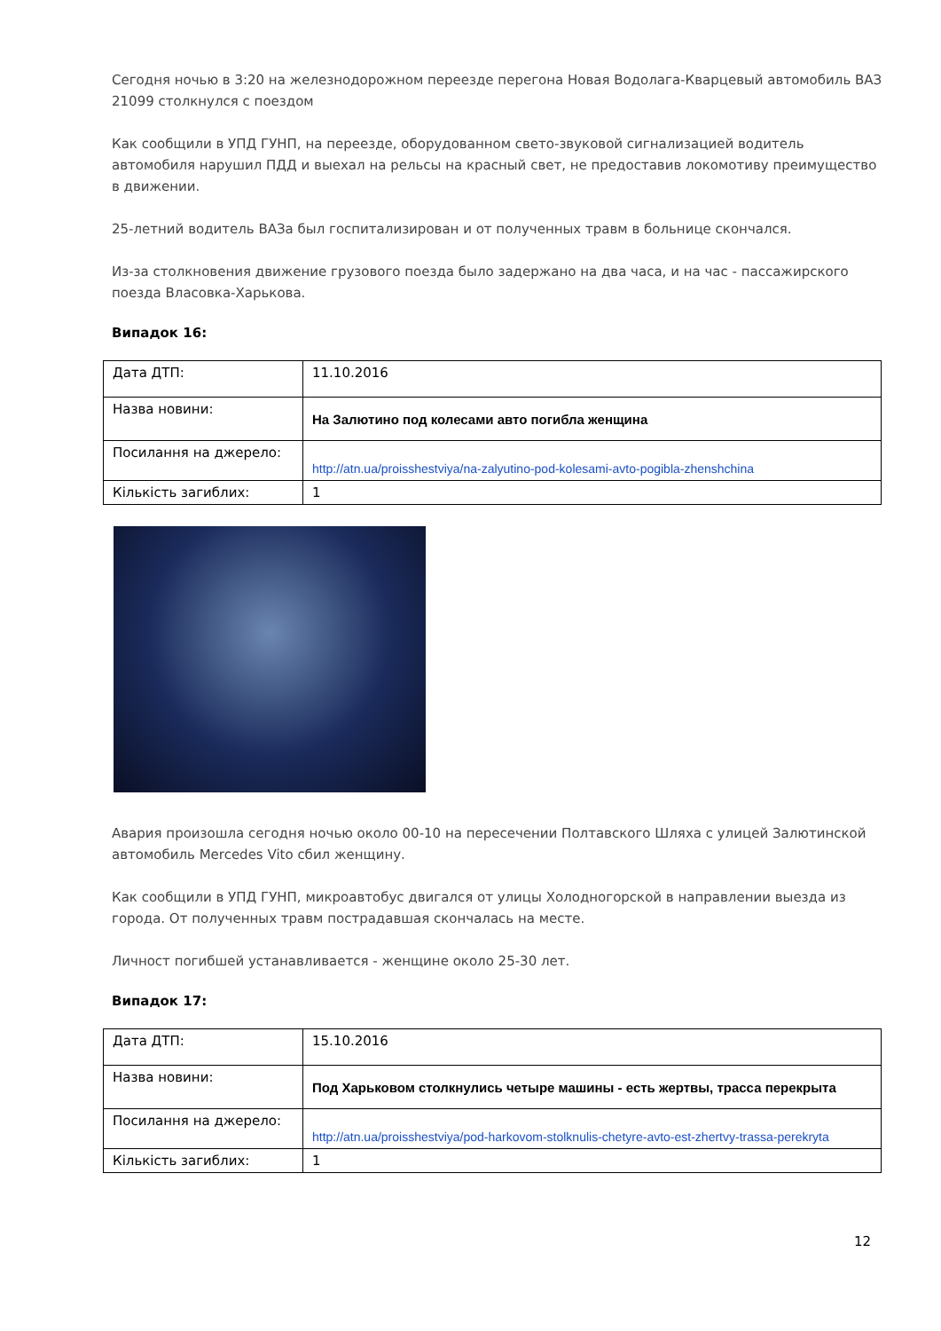Сегодня ночью в 3:20 на железнодорожном переезде перегона Новая Водолага-Кварцевый автомобиль ВАЗ 21099 столкнулся с поездом
Как сообщили в УПД ГУНП, на переезде, оборудованном свето-звуковой сигнализацией водитель автомобиля нарушил ПДД и выехал на рельсы на красный свет, не предоставив локомотиву преимущество в движении.
25-летний водитель ВАЗа был госпитализирован и от полученных травм в больнице скончался.
Из-за столкновения движение грузового поезда было задержано на два часа, и на час - пассажирского поезда Власовка-Харькова.
Випадок 16:
| Дата ДТП: | 11.10.2016 |
| Назва новини: | На Залютино под колесами авто погибла женщина |
| Посилання на джерело: | http://atn.ua/proisshestviya/na-zalyutino-pod-kolesami-avto-pogibla-zhenshchina |
| Кількість загиблих: | 1 |
Авария произошла сегодня ночью около 00-10 на пересечении Полтавского Шляха с улицей Залютинской автомобиль Mercedes Vito сбил женщину.
Как сообщили в УПД ГУНП, микроавтобус двигался от улицы Холодногорской в направлении выезда из города. От полученных травм пострадавшая скончалась на месте.
Личност погибшей устанавливается - женщине около 25-30 лет.
Випадок 17:
| Дата ДТП: | 15.10.2016 |
| Назва новини: | Под Харьковом столкнулись четыре машины - есть жертвы, трасса перекрыта |
| Посилання на джерело: | http://atn.ua/proisshestviya/pod-harkovom-stolknulis-chetyre-avto-est-zhertvy-trassa-perekryta |
| Кількість загиблих: | 1 |
12